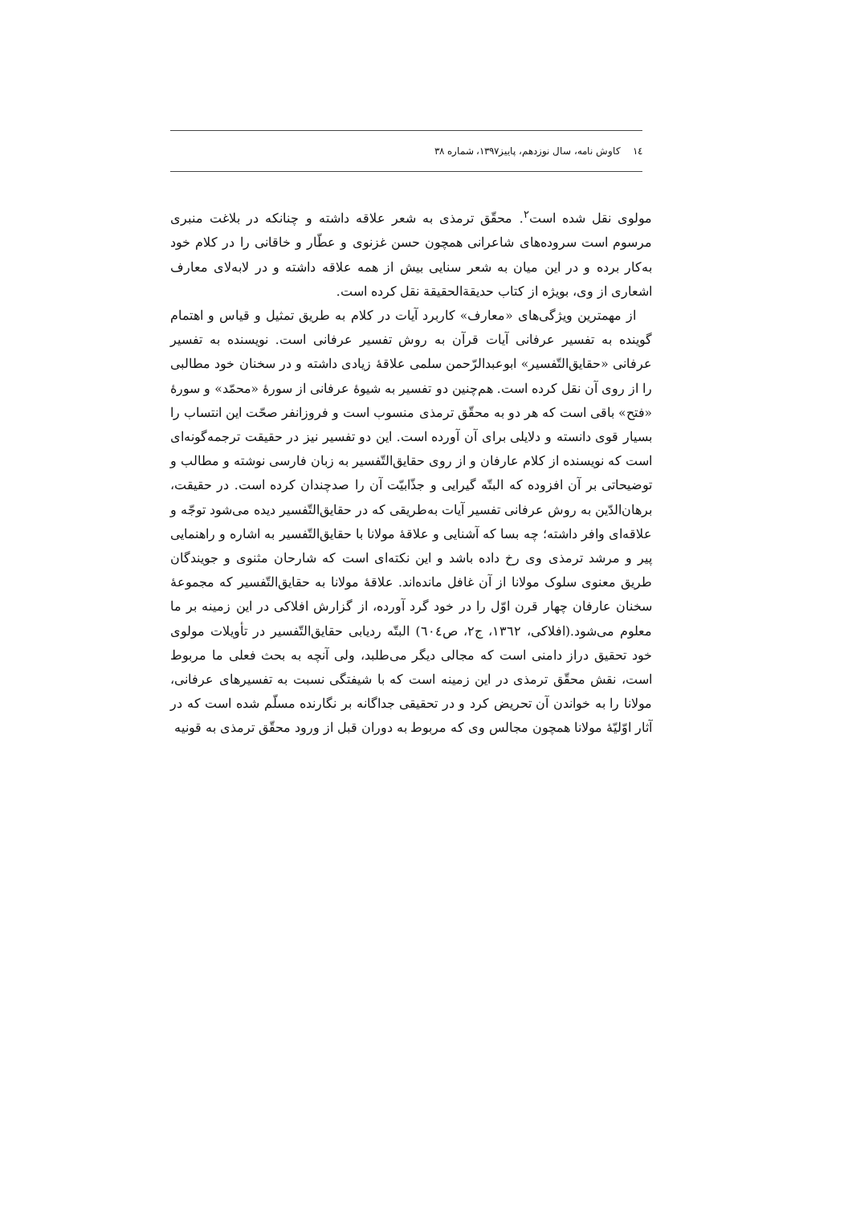١٤ کاوش نامه، سال نوزدهم، پاییز١٣٩٧، شماره ٣٨
مولوی نقل شده است<sup>٢</sup>. محقّق ترمذی به شعر علاقه داشته و چنانکه در بلاغت منبری مرسوم است سروده‌های شاعرانی همچون حسن غزنوی و عطّار و خاقانی را در کلام خود به‌کار برده و در این میان به شعر سنایی بیش از همه علاقه داشته و در لابه‌لای معارف اشعاری از وی، بویژه از کتاب حدیقةالحقیقة نقل کرده است.
از مهمترین ویژگی‌های «معارف» کاربرد آیات در کلام به طریق تمثیل و قیاس و اهتمام گوینده به تفسیر عرفانی آیات قرآن به روش تفسیر عرفانی است. نویسنده به تفسیر عرفانی «حقایق‌التّفسیر» ابوعبدالرّحمن سلمی علاقهٔ زیادی داشته و در سخنان خود مطالبی را از روی آن نقل کرده است. هم‌چنین دو تفسیر به شیوهٔ عرفانی از سورهٔ «محمّد» و سورهٔ «فتح» باقی است که هر دو به محقّق ترمذی منسوب است و فروزانفر صحّت این انتساب را بسیار قوی دانسته و دلایلی برای آن آورده است. این دو تفسیر نیز در حقیقت ترجمه‌گونه‌ای است که نویسنده از کلام عارفان و از روی حقایق‌التّفسیر به زبان فارسی نوشته و مطالب و توضیحاتی بر آن افزوده که البتّه گیرایی و جذّابیّت آن را صدچندان کرده است. در حقیقت، برهان‌الدّین به روش عرفانی تفسیر آیات به‌طریقی که در حقایق‌التّفسیر دیده می‌شود توجّه و علاقه‌ای وافر داشته؛ چه بسا که آشنایی و علاقهٔ مولانا با حقایق‌التّفسیر به اشاره و راهنمایی پیر و مرشد ترمذی وی رخ داده باشد و این نکته‌ای است که شارحان مثنوی و جویندگان طریق معنوی سلوک مولانا از آن غافل مانده‌اند. علاقهٔ مولانا به حقایق‌التّفسیر که مجموعهٔ سخنان عارفان چهار قرن اوّل را در خود گرد آورده، از گزارش افلاکی در این زمینه بر ما معلوم می‌شود.(افلاکی، ١٣٦٢، ج٢، ص٦٠٤) البتّه ردیابی حقایق‌التّفسیر در تأویلات مولوی خود تحقیق دراز دامنی است که مجالی دیگر می‌طلبد، ولی آنچه به بحث فعلی ما مربوط است، نقش محقّق ترمذی در این زمینه است که با شیفتگی نسبت به تفسیرهای عرفانی، مولانا را به خواندن آن تحریض کرد و در تحقیقی جداگانه بر نگارنده مسلّم شده است که در آثار اوّلیّهٔ مولانا همچون مجالس وی که مربوط به دوران قبل از ورود محقّق ترمذی به قونیه